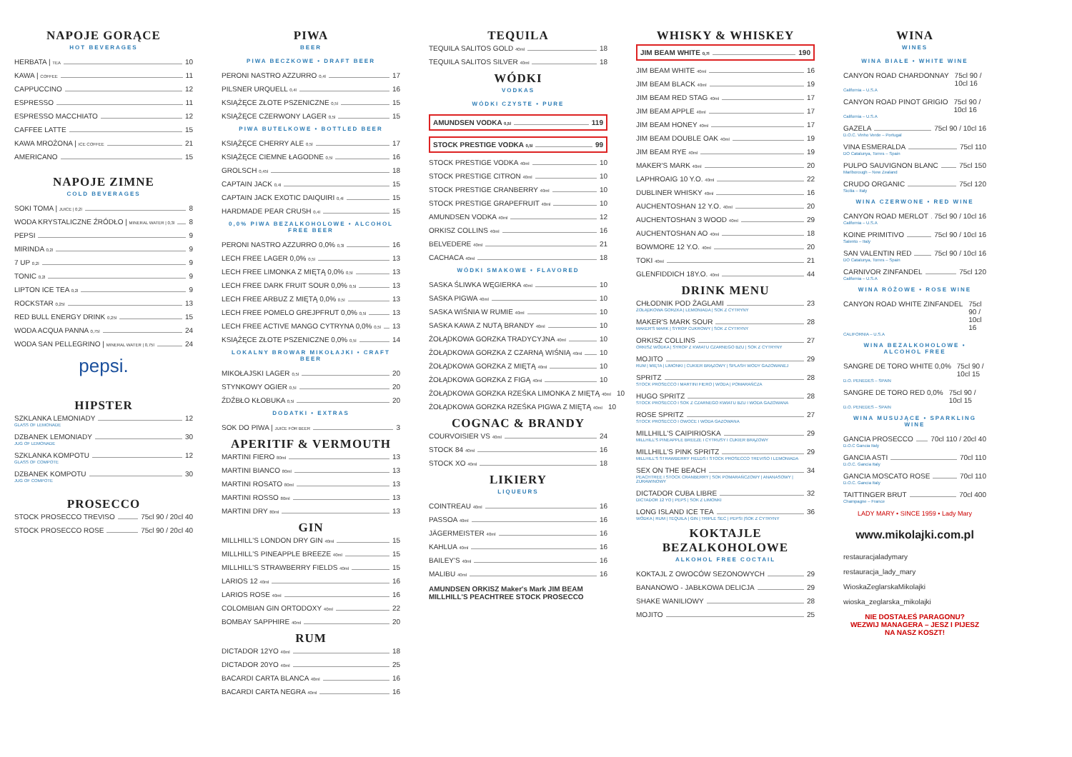NAPOJE GORĄCE
HOT BEVERAGES
HERBATA | TEA 10
KAWA | COFFEE 11
CAPPUCCINO 12
ESPRESSO 11
ESPRESSO MACCHIATO 12
CAFFEE LATTE 15
KAWA MROŻONA | ICE COFFEE 21
AMERICANO 15
NAPOJE ZIMNE
COLD BEVERAGES
SOKI TOMA | JUICE | 0,2l 8
WODA KRYSTALICZNE ŹRÓDŁO | MINERAL WATER | 0,3l 8
PEPSI 9
MIRINDA 0,2l 9
7 UP 0,2l 9
TONIC 0,2l 9
LIPTON ICE TEA 0,2l 9
ROCKSTAR 0,25l 13
RED BULL ENERGY DRINK 0,25l 15
WODA ACQUA PANNA 0,75l 24
WODA SAN PELLEGRINO | MINERAL WATER | 0,75l 24
pepsi.
HIPSTER
SZKLANKA LEMONIADY 12
GLASS OF LEMONADE
DZBANEK LEMONIADY 30
JUG OF LEMONADE
SZKLANKA KOMPOTU 12
GLASS OF COMPOTE
DZBANEK KOMPOTU 30
JUG OF COMPOTE
PROSECCO
STOCK PROSECCO TREVISO 75cl 90 / 20cl 40
STOCK PROSECCO ROSE 75cl 90 / 20cl 40
PIWA
BEER
PIWA BECZKOWE • DRAFT BEER
PERONI NASTRO AZZURRO 0,4l 17
PILSNER URQUELL 0,4l 16
KSIĄŻĘCE ZŁOTE PSZENICZNE 0,5l 15
KSIĄŻĘCE CZERWONY LAGER 0,5l 15
PIWA BUTELKOWE • BOTTLED BEER
KSIĄŻĘCE CHERRY ALE 0,5l 17
KSIĄŻĘCE CIEMNE ŁAGODNE 0,5l 16
GROLSCH 0,45l 18
CAPTAIN JACK 0,4l 15
CAPTAIN JACK EXOTIC DAIQUIRI 0,4l 15
HARDMADE PEAR CRUSH 0,4l 15
0,0% PIWA BEZALKOHOLOWE • ALCOHOL FREE BEER
PERONI NASTRO AZZURRO 0,0% 0,3l 16
LECH FREE LAGER 0,0% 0,5l 13
LECH FREE LIMONKA Z MIĘTĄ 0,0% 0,5l 13
LECH FREE DARK FRUIT SOUR 0,0% 0,5l 13
LECH FREE ARBUZ Z MIĘTĄ 0,0% 0,5l 13
LECH FREE POMELO GREJPFRUT 0,0% 0,5l 13
LECH FREE ACTIVE MANGO CYTRYNA 0,0% 0,5l 13
KSIĄŻĘCE ZŁOTE PSZENICZNE 0,0% 0,5l 14
LOKALNY BROWAR MIKOŁAJKI • CRAFT BEER
MIKOŁAJSKI LAGER 0,5l 20
STYNKOWY OGIER 0,5l 20
ŹDŹBŁO KŁOBUKA 0,5l 20
DODATKI • EXTRAS
SOK DO PIWA | JUICE FOR BEER 3
APERITIF & VERMOUTH
MARTINI FIERO 80ml 13
MARTINI BIANCO 80ml 13
MARTINI ROSATO 80ml 13
MARTINI ROSSO 80ml 13
MARTINI DRY 80ml 13
GIN
MILLHILL'S LONDON DRY GIN 40ml 15
MILLHILL'S PINEAPPLE BREEZE 40ml 15
MILLHILL'S STRAWBERRY FIELDS 40ml 15
LARIOS 12 40ml 16
LARIOS ROSE 40ml 16
COLOMBIAN GIN ORTODOXY 40ml 22
BOMBAY SAPPHIRE 40ml 20
RUM
DICTADOR 12YO 40ml 18
DICTADOR 20YO 40ml 25
BACARDI CARTA BLANCA 40ml 16
BACARDI CARTA NEGRA 40ml 16
TEQUILA
TEQUILA SALITOS GOLD 40ml 18
TEQUILA SALITOS SILVER 40ml 18
WÓDKI
VODKAS
WÓDKI CZYSTE • PURE
AMUNDSEN VODKA 0,5l 119
STOCK PRESTIGE VODKA 0,5l 99
STOCK PRESTIGE VODKA 40ml 10
STOCK PRESTIGE CITRON 40ml 10
STOCK PRESTIGE CRANBERRY 40ml 10
STOCK PRESTIGE GRAPEFRUIT 40ml 10
AMUNDSEN VODKA 40ml 12
ORKISZ COLLINS 40ml 16
BELVEDERE 40ml 21
CACHACA 40ml 18
WÓDKI SMAKOWE • FLAVORED
SASKA ŚLIWKA WĘGIERKA 40ml 10
SASKA PIGWA 40ml 10
SASKA WIŚNIA W RUMIE 40ml 10
SASKA KAWA Z NUTĄ BRANDY 40ml 10
ŻOŁĄDKOWA GORZKA TRADYCYJNA 40ml 10
ŻOŁĄDKOWA GORZKA Z CZARNĄ WIŚNIĄ 40ml 10
ŻOŁĄDKOWA GORZKA Z MIĘTĄ 40ml 10
ŻOŁĄDKOWA GORZKA Z FIGĄ 40ml 10
ŻOŁĄDKOWA GORZKA RZEŚKA LIMONKA Z MIĘTĄ 40ml 10
ŻOŁĄDKOWA GORZKA RZEŚKA PIGWA Z MIĘTĄ 40ml 10
COGNAC & BRANDY
COURVOISIER VS 40ml 24
STOCK 84 40ml 16
STOCK XO 40ml 18
LIKIERY
LIQUEURS
COINTREAU 40ml 16
PASSOA 40ml 16
JÄGERMEISTER 40ml 16
KAHLUA 40ml 16
BAILEY'S 40ml 16
MALIBU 40ml 16
AMUNDSEN ORKISZ Maker's Mark JIM BEAM MILLHILL'S PEACHTREE STOCK PROSECCO
WHISKY & WHISKEY
JIM BEAM WHITE 0,7l 190
JIM BEAM WHITE 40ml 16
JIM BEAM BLACK 40ml 19
JIM BEAM RED STAG 40ml 17
JIM BEAM APPLE 40ml 17
JIM BEAM HONEY 40ml 17
JIM BEAM DOUBLE OAK 40ml 19
JIM BEAM RYE 40ml 19
MAKER'S MARK 40ml 20
LAPHROAIG 10 Y.O. 40ml 22
DUBLINER WHISKY 40ml 16
AUCHENTOSHAN 12 Y.O. 40ml 20
AUCHENTOSHAN 3 WOOD 40ml 29
AUCHENTOSHAN AO 40ml 18
BOWMORE 12 Y.O. 40ml 20
TOKI 40ml 21
GLENFIDDICH 18Y.O. 40ml 44
DRINK MENU
CHŁODNIK POD ŻAGLAMI 23
ŻOŁĄDKOWA GORZKA | LEMONIADA | SOK Z CYTRYNY
MAKER'S MARK SOUR 28
MAKER'S MARK | SYROP CUKROWY | SOK Z CYTRYNY
ORKISZ COLLINS 27
ORKISZ WÓDKA | SYROP Z KWIATU CZARNEGO BZU | SOK Z CYTRYNY
MOJITO 29
RUM | MIĘTA | LIMONKI | CUKIER BRĄZOWY | SPLASH WODY GAZOWANEJ
SPRITZ 28
STOCK PROSECCO I MARTINI FIERO | WODA | POMARAŃCZA
HUGO SPRITZ 28
STOCK PROSECCO I SOK Z CZARNEGO KWIATU BZU I WODA GAZOWANA
ROSE SPRITZ 27
STOCK PROSECCO I OWOCE I WODA GAZOWANA
MILLHILL'S CAIPIRIOSKA 29
MILLHILL'S PINEAPPLE BREEZE I CYTRUSY I CUKIER BRĄZOWY
MILLHILL'S PINK SPRITZ 29
MILLHILL'S STRAWBERRY FIELDS I STOCK PROSECCO TREVISO I LEMONIADA
SEX ON THE BEACH 34
PEACHTREE I STOCK CRANBERRY | SOK POMARAŃCZOWY | ANANASOWY | ŻURAWINOWY
DICTADOR CUBA LIBRE 32
DICTADOR 12 YO | PEPS | SOK Z LIMONKI
LONG ISLAND ICE TEA 36
WÓDKA | RUM | TEQUILA | GIN | TRIPLE SEC | PEPSI |SOK Z CYTRYNY
KOKTAJLE BEZALKOHOLOWE
ALKOHOL FREE COCTAIL
KOKTAJL Z OWOCÓW SEZONOWYCH 29
BANANOWO - JABŁKOWA DELICJA 29
SHAKE WANILIOWY 28
MOJITO 25
WINA
WINES
WINA BIAŁE • WHITE WINE
CANYON ROAD CHARDONNAY 75cl 90 / 10cl 16
California – U.S.A
CANYON ROAD PINOT GRIGIO 75cl 90 / 10cl 16
California – U.S.A
GAZELA 75cl 90 / 10cl 16
D.O.C. Vinho Verde – Portugal
VINA ESMERALDA 75cl 110
DO Catalunya, Torres – Spain
PULPO SAUVIGNON BLANC 75cl 150
Marlborough – New Zealand
CRUDO ORGANIC 75cl 120
Sicilia – Italy
WINA CZERWONE • RED WINE
CANYON ROAD MERLOT 75cl 90 / 10cl 16
California – U.S.A
KOINE PRIMITIVO 75cl 90 / 10cl 16
Salento – Italy
SAN VALENTIN RED 75cl 90 / 10cl 16
DO Catalunya, Torres – Spain
CARNIVOR ZINFANDEL 75cl 120
California – U.S.A
WINA RÓŻOWE • ROSE WINE
CANYON ROAD WHITE ZINFANDEL 75cl 90 / 10cl 16
CALIFORNIA – U.S.A
WINA BEZALKOHOLOWE • ALCOHOL FREE
SANGRE DE TORO WHITE 0,0% 75cl 90 / 10cl 15
D.O. PENEDES – SPAIN
SANGRE DE TORO RED 0,0% 75cl 90 / 10cl 15
D.O. PENEDES – SPAIN
WINA MUSUJĄCE • SPARKLING WINE
GANCIA PROSECCO 70cl 110 / 20cl 40
D.O.C Gancia Italy
GANCIA ASTI 70cl 110
D.O.C. Gancia Italy
GANCIA MOSCATO ROSE 70cl 110
D.O.C. Gancia Italy
TAITTINGER BRUT 70cl 400
Champagne – France
LADY MARY • SINCE 1959 • Lady Mary
www.mikolajki.com.pl
restauracjaladymary
restauracja_lady_mary
WioskaZeglarskaMikolajki
wioska_zeglarska_mikolajki
NIE DOSTAŁEŚ PARAGONU?
WEZWIJ MANAGERA – JESZ I PIJESZ
NA NASZ KOSZT!